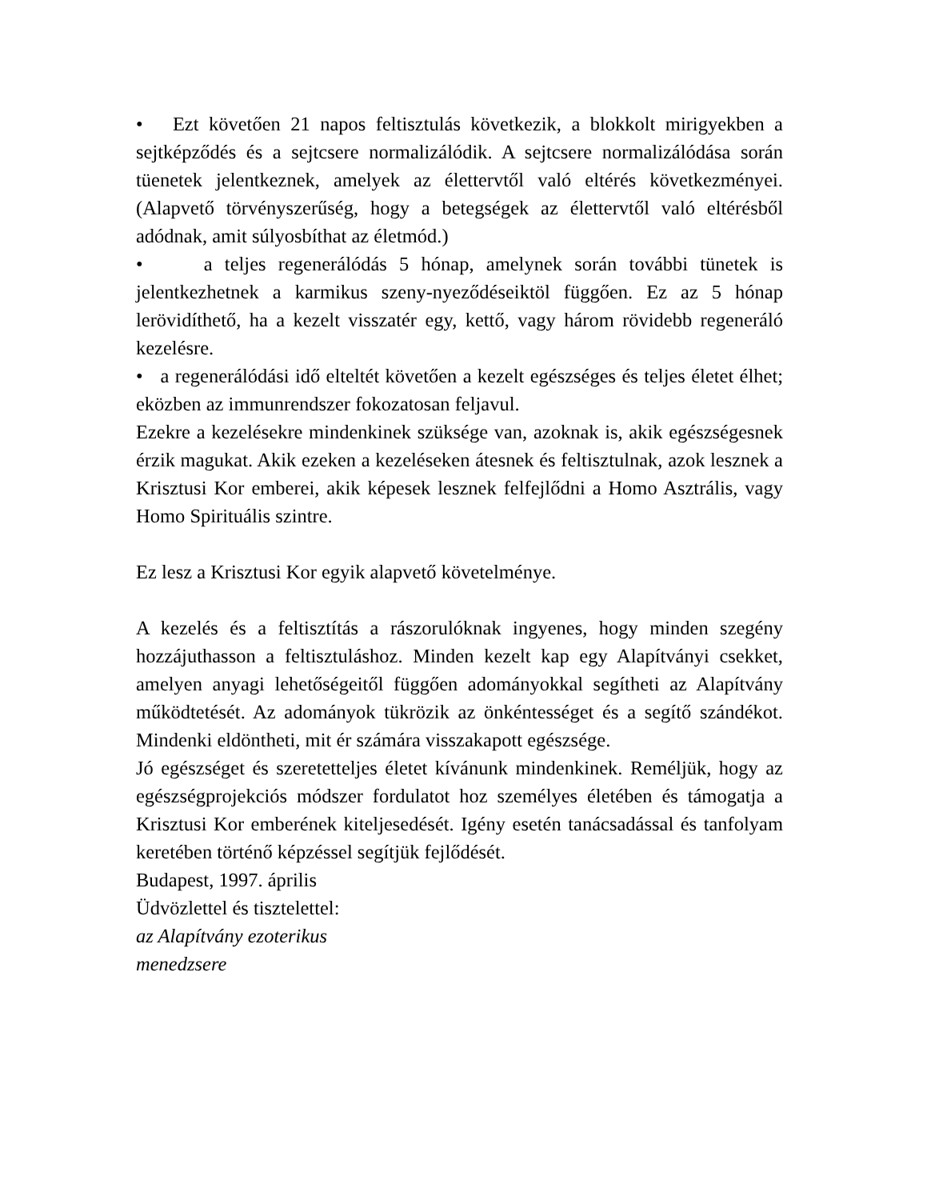• Ezt követően 21 napos feltisztulás következik, a blokkolt mirigyekben a sejtképződés és a sejtcsere normalizálódik. A sejtcsere normalizálódása során tüenetek jelentkeznek, amelyek az élettervtől való eltérés következményei. (Alapvető törvényszerűség, hogy a betegségek az élettervtől való eltérésből adódnak, amit súlyosbíthat az életmód.)
• a teljes regenerálódás 5 hónap, amelynek során további tünetek is jelentkezhetnek a karmikus szeny-nyeződéseiktöl függően. Ez az 5 hónap lerövidíthető, ha a kezelt visszatér egy, kettő, vagy három rövidebb regeneráló kezelésre.
• a regenerálódási idő elteltét követően a kezelt egészséges és teljes életet élhet; eközben az immunrendszer fokozatosan feljavul.
Ezekre a kezelésekre mindenkinek szüksége van, azoknak is, akik egészségesnek érzik magukat. Akik ezeken a kezeléseken átesnek és feltisztulnak, azok lesznek a Krisztusi Kor emberei, akik képesek lesznek felfejlődni a Homo Asztrális, vagy Homo Spirituális szintre.
Ez lesz a Krisztusi Kor egyik alapvető követelménye.
A kezelés és a feltisztítás a rászorulóknak ingyenes, hogy minden szegény hozzájuthasson a feltisztuláshoz. Minden kezelt kap egy Alapítványi csekket, amelyen anyagi lehetőségeitől függően adományokkal segítheti az Alapítvány működtetését. Az adományok tükrözik az önkéntességet és a segítő szándékot. Mindenki eldöntheti, mit ér számára visszakapott egészsége.
Jó egészséget és szeretetteljes életet kívánunk mindenkinek. Reméljük, hogy az egészségprojekciós módszer fordulatot hoz személyes életében és támogatja a Krisztusi Kor emberének kiteljesedését. Igény esetén tanácsadással és tanfolyam keretében történő képzéssel segítjük fejlődését.
Budapest, 1997. április
Üdvözlettel és tisztelettel:
az Alapítvány ezoterikus
menedzsere